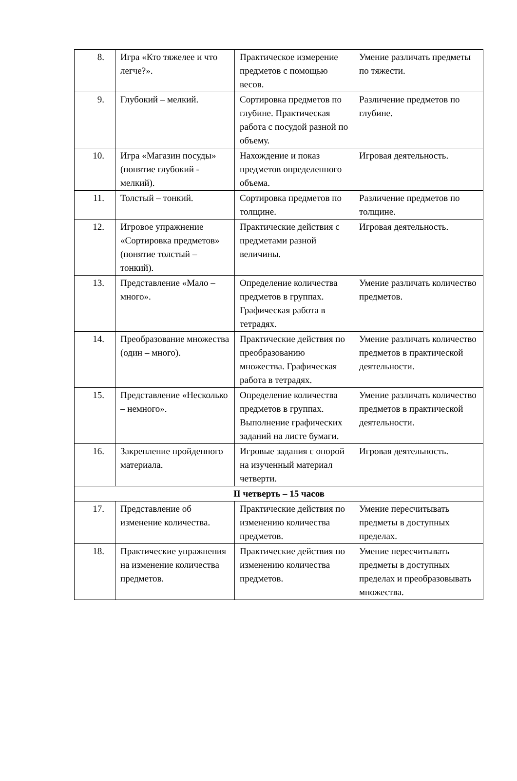| 8. | Игра «Кто тяжелее и что легче?». | Практическое измерение предметов с помощью весов. | Умение различать предметы по тяжести. |
| 9. | Глубокий – мелкий. | Сортировка предметов по глубине. Практическая работа с посудой разной по объему. | Различение предметов по глубине. |
| 10. | Игра «Магазин посуды» (понятие глубокий - мелкий). | Нахождение и показ предметов определенного объема. | Игровая деятельность. |
| 11. | Толстый – тонкий. | Сортировка предметов по толщине. | Различение предметов по толщине. |
| 12. | Игровое упражнение «Сортировка предметов» (понятие толстый – тонкий). | Практические действия с предметами разной величины. | Игровая деятельность. |
| 13. | Представление «Мало – много». | Определение количества предметов в группах. Графическая работа в тетрадях. | Умение различать количество предметов. |
| 14. | Преобразование множества (один – много). | Практические действия по преобразованию множества. Графическая работа в тетрадях. | Умение различать количество предметов в практической деятельности. |
| 15. | Представление «Несколько – немного». | Определение количества предметов в группах. Выполнение графических заданий на листе бумаги. | Умение различать количество предметов в практической деятельности. |
| 16. | Закрепление пройденного материала. | Игровые задания с опорой на изученный материал четверти. | Игровая деятельность. |
| II четверть – 15 часов | | | |
| 17. | Представление об изменение количества. | Практические действия по изменению количества предметов. | Умение пересчитывать предметы в доступных пределах. |
| 18. | Практические упражнения на изменение количества предметов. | Практические действия по изменению количества предметов. | Умение пересчитывать предметы в доступных пределах и преобразовывать множества. |